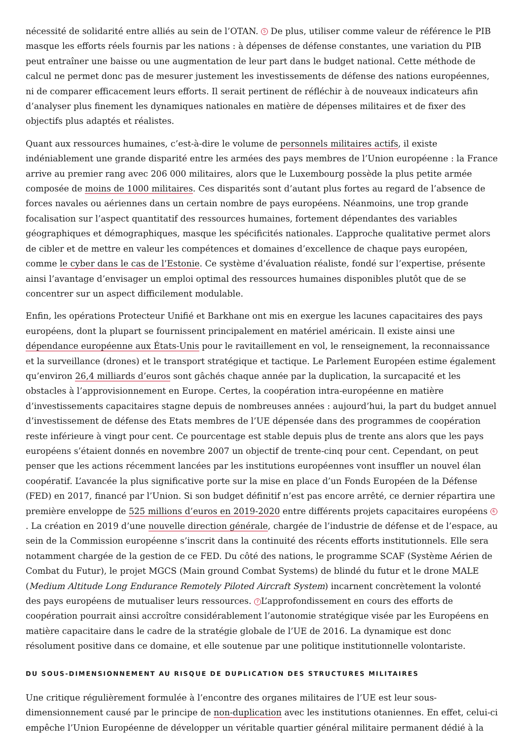nécessité de solidarité entre alliés au sein de l’OTAN. 5 De plus, utiliser comme valeur de référence le PIB masque les efforts réels fournis par les nations : à dépenses de défense constantes, une variation du PIB peut entraîner une baisse ou une augmentation de leur part dans le budget national. Cette méthode de calcul ne permet donc pas de mesurer justement les investissements de défense des nations européennes, ni de comparer efficacement leurs efforts. Il serait pertinent de réfléchir à de nouveaux indicateurs afin d’analyser plus finement les dynamiques nationales en matière de dépenses militaires et de fixer des objectifs plus adaptés et réalistes.
Quant aux ressources humaines, c’est-à-dire le volume de personnels militaires actifs, il existe indéniablement une grande disparité entre les armées des pays membres de l’Union européenne : la France arrive au premier rang avec 206 000 militaires, alors que le Luxembourg possède la plus petite armée composée de moins de 1000 militaires. Ces disparités sont d’autant plus fortes au regard de l’absence de forces navales ou aériennes dans un certain nombre de pays européens. Néanmoins, une trop grande focalisation sur l’aspect quantitatif des ressources humaines, fortement dépendantes des variables géographiques et démographiques, masque les spécificités nationales. L’approche qualitative permet alors de cibler et de mettre en valeur les compétences et domaines d’excellence de chaque pays européen, comme le cyber dans le cas de l’Estonie. Ce système d’évaluation réaliste, fondé sur l’expertise, présente ainsi l’avantage d’envisager un emploi optimal des ressources humaines disponibles plutôt que de se concentrer sur un aspect difficilement modulable.
Enfin, les opérations Protecteur Unifié et Barkhane ont mis en exergue les lacunes capacitaires des pays européens, dont la plupart se fournissent principalement en matériel américain. Il existe ainsi une dépendance européenne aux États-Unis pour le ravitaillement en vol, le renseignement, la reconnaissance et la surveillance (drones) et le transport stratégique et tactique. Le Parlement Européen estime également qu’environ 26,4 milliards d’euros sont gâchés chaque année par la duplication, la surcapacité et les obstacles à l’approvisionnement en Europe. Certes, la coopération intra-européenne en matière d’investissements capacitaires stagne depuis de nombreuses années : aujourd’hui, la part du budget annuel d’investissement de défense des Etats membres de l’UE dépensée dans des programmes de coopération reste inférieure à vingt pour cent. Ce pourcentage est stable depuis plus de trente ans alors que les pays européens s’étaient donnés en novembre 2007 un objectif de trente-cinq pour cent. Cependant, on peut penser que les actions récemment lancées par les institutions européennes vont insuffler un nouvel élan coopératif. L’avancée la plus significative porte sur la mise en place d’un Fonds Européen de la Défense (FED) en 2017, financé par l’Union. Si son budget définitif n’est pas encore arrêté, ce dernier répartira une première enveloppe de 525 millions d’euros en 2019-2020 entre différents projets capacitaires européens 6. La création en 2019 d’une nouvelle direction générale, chargée de l’industrie de défense et de l’espace, au sein de la Commission européenne s’inscrit dans la continuité des récents efforts institutionnels. Elle sera notamment chargée de la gestion de ce FED. Du côté des nations, le programme SCAF (Système Aérien de Combat du Futur), le projet MGCS (Main ground Combat Systems) de blindé du futur et le drone MALE (Medium Altitude Long Endurance Remotely Piloted Aircraft System) incarnent concrètement la volonté des pays européens de mutualiser leurs ressources. 7 L’approfondissement en cours des efforts de coopération pourrait ainsi accroître considérablement l’autonomie stratégique visée par les Européens en matière capacitaire dans le cadre de la stratégie globale de l’UE de 2016. La dynamique est donc résolument positive dans ce domaine, et elle soutenue par une politique institutionnelle volontariste.
DU SOUS-DIMENSIONNEMENT AU RISQUE DE DUPLICATION DES STRUCTURES MILITAIRES
Une critique régulièrement formulée à l’encontre des organes militaires de l’UE est leur sous-dimensionnement causé par le principe de non-duplication avec les institutions otaniennes. En effet, celui-ci empêche l’Union Européenne de développer un véritable quartier général militaire permanent dédié à la